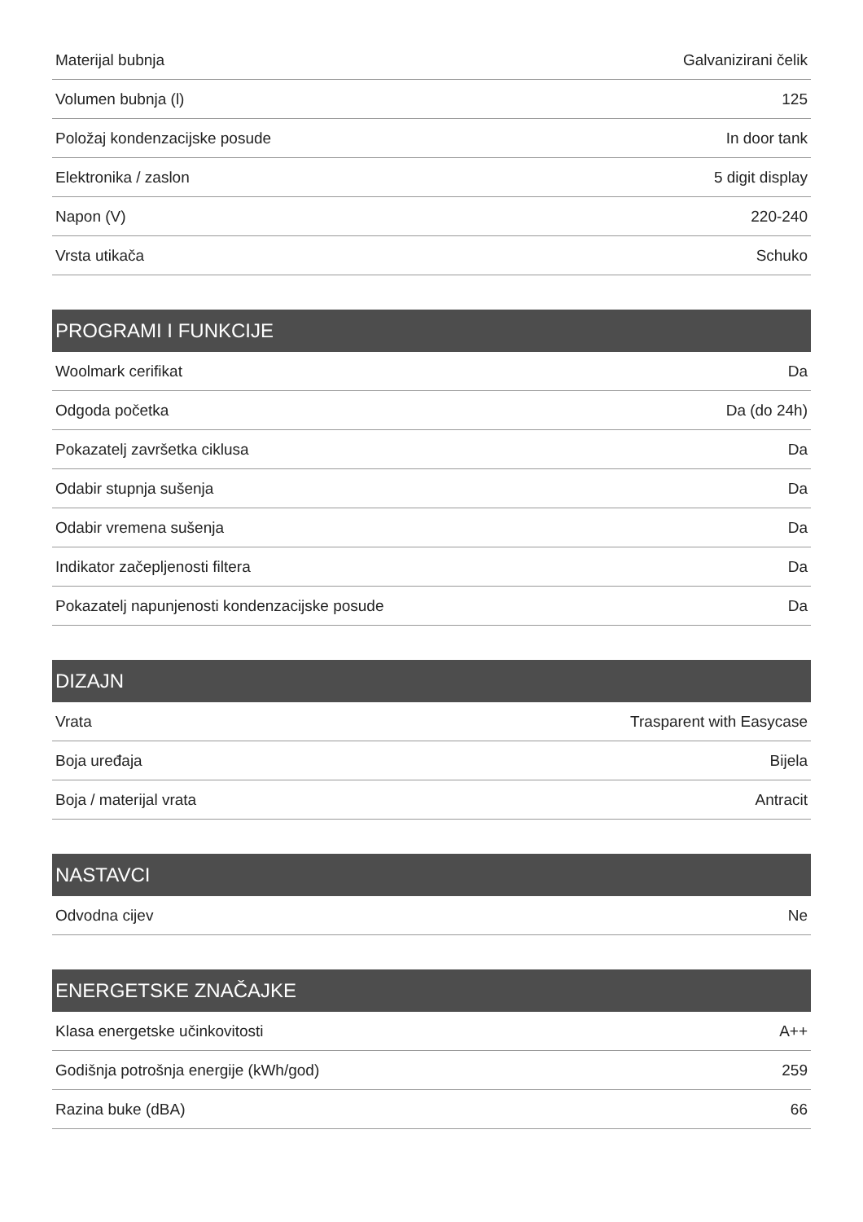| Materijal bubnja | Galvanizirani čelik |
| Volumen bubnja (l) | 125 |
| Položaj kondenzacijske posude | In door tank |
| Elektronika / zaslon | 5 digit display |
| Napon (V) | 220-240 |
| Vrsta utikača | Schuko |
| PROGRAMI I FUNKCIJE | |
| --- | --- |
| Woolmark cerifikat | Da |
| Odgoda početka | Da (do 24h) |
| Pokazatelj završetka ciklusa | Da |
| Odabir stupnja sušenja | Da |
| Odabir vremena sušenja | Da |
| Indikator začepljenosti filtera | Da |
| Pokazatelj napunjenosti kondenzacijske posude | Da |
| DIZAJN | |
| --- | --- |
| Vrata | Trasparent with Easycase |
| Boja uređaja | Bijela |
| Boja / materijal vrata | Antracit |
| NASTAVCI | |
| --- | --- |
| Odvodna cijev | Ne |
| ENERGETSKE ZNAČAJKE | |
| --- | --- |
| Klasa energetske učinkovitosti | A++ |
| Godišnja potrošnja energije (kWh/god) | 259 |
| Razina buke (dBA) | 66 |